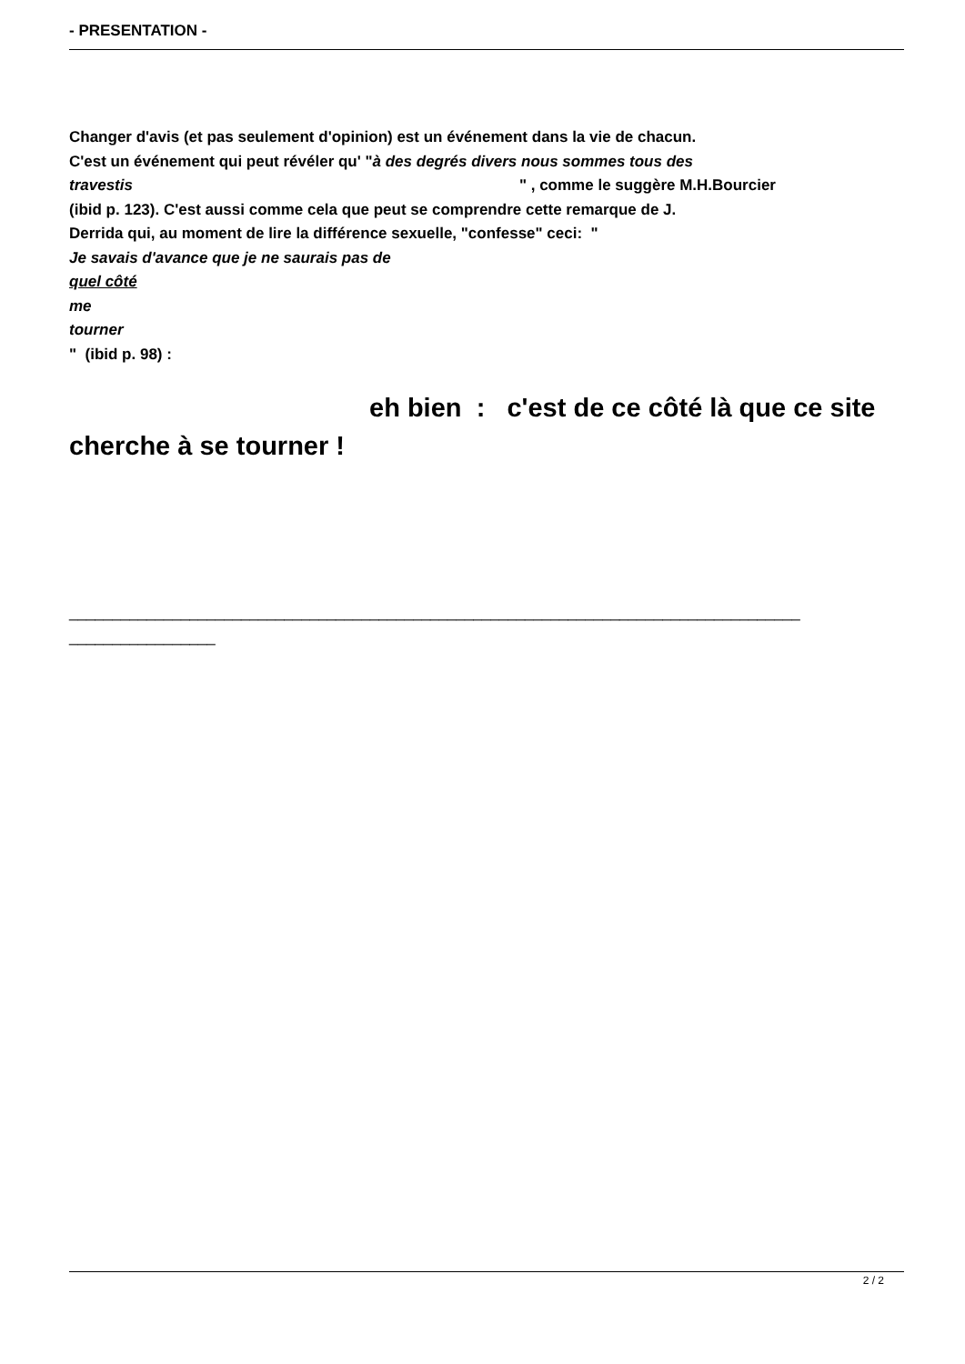- PRESENTATION -
Changer d'avis (et pas seulement d'opinion) est un événement dans la vie de chacun.
C'est un événement qui peut révéler qu' "à des degrés divers nous sommes tous des
travestis " , comme le suggère M.H.Bourcier
(ibid p. 123). C'est aussi comme cela que peut se comprendre cette remarque de J.
Derrida qui, au moment de lire la différence sexuelle, "confesse" ceci: "
Je savais d'avance que je ne saurais pas de
quel côté
me
tourner
" (ibid p. 98) :
eh bien : c'est de ce côté là que ce site cherche à se tourner !
_____________________________________________________________________________________
_________________
2 / 2